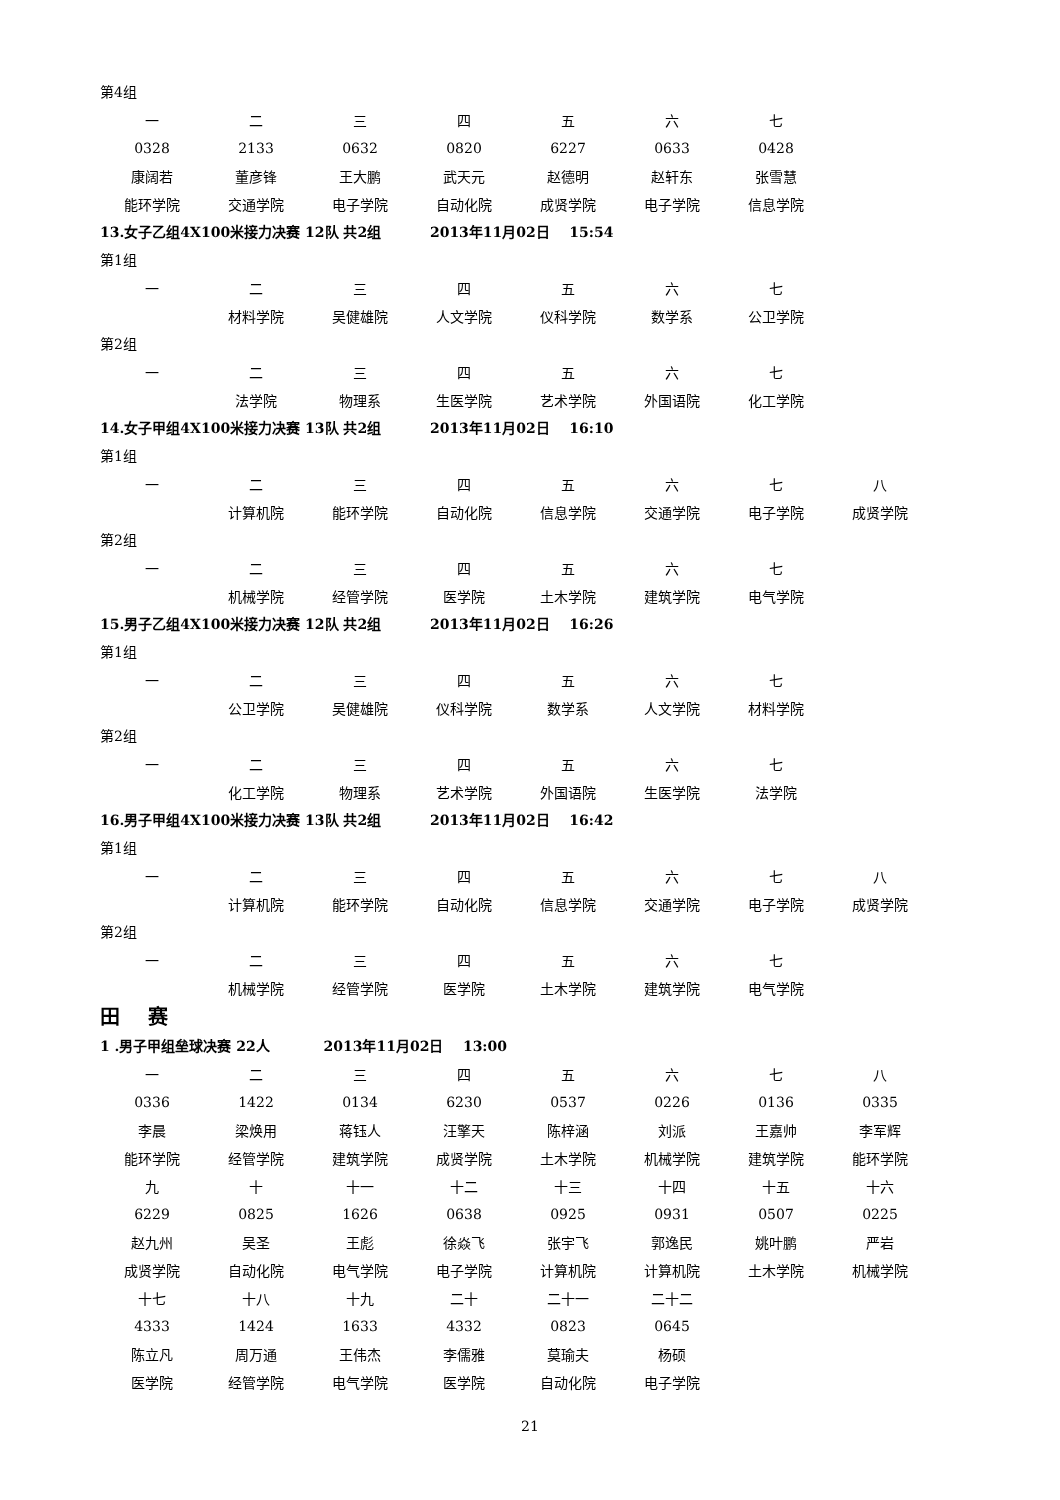第4组
| 一 | 二 | 三 | 四 | 五 | 六 | 七 |
| 0328 | 2133 | 0632 | 0820 | 6227 | 0633 | 0428 |
| 康阔若 | 董彦锋 | 王大鹏 | 武天元 | 赵德明 | 赵轩东 | 张雪慧 |
| 能环学院 | 交通学院 | 电子学院 | 自动化院 | 成贤学院 | 电子学院 | 信息学院 |
13.女子乙组4X100米接力决赛 12队 共2组 2013年11月02日 15:54
第1组
| 一 | 二 | 三 | 四 | 五 | 六 | 七 |
| | 材料学院 | 吴健雄院 | 人文学院 | 仪科学院 | 数学系 | 公卫学院 |
第2组
| 一 | 二 | 三 | 四 | 五 | 六 | 七 |
| | 法学院 | 物理系 | 生医学院 | 艺术学院 | 外国语院 | 化工学院 |
14.女子甲组4X100米接力决赛 13队 共2组 2013年11月02日 16:10
第1组
| 一 | 二 | 三 | 四 | 五 | 六 | 七 | 八 |
| | 计算机院 | 能环学院 | 自动化院 | 信息学院 | 交通学院 | 电子学院 | 成贤学院 |
第2组
| 一 | 二 | 三 | 四 | 五 | 六 | 七 |
| | 机械学院 | 经管学院 | 医学院 | 土木学院 | 建筑学院 | 电气学院 |
15.男子乙组4X100米接力决赛 12队 共2组 2013年11月02日 16:26
第1组
| 一 | 二 | 三 | 四 | 五 | 六 | 七 |
| | 公卫学院 | 吴健雄院 | 仪科学院 | 数学系 | 人文学院 | 材料学院 |
第2组
| 一 | 二 | 三 | 四 | 五 | 六 | 七 |
| | 化工学院 | 物理系 | 艺术学院 | 外国语院 | 生医学院 | 法学院 |
16.男子甲组4X100米接力决赛 13队 共2组 2013年11月02日 16:42
第1组
| 一 | 二 | 三 | 四 | 五 | 六 | 七 | 八 |
| | 计算机院 | 能环学院 | 自动化院 | 信息学院 | 交通学院 | 电子学院 | 成贤学院 |
第2组
| 一 | 二 | 三 | 四 | 五 | 六 | 七 |
| | 机械学院 | 经管学院 | 医学院 | 土木学院 | 建筑学院 | 电气学院 |
田 赛
1 .男子甲组垒球决赛 22人 2013年11月02日 13:00
| 一 | 二 | 三 | 四 | 五 | 六 | 七 | 八 |
| 0336 | 1422 | 0134 | 6230 | 0537 | 0226 | 0136 | 0335 |
| 李晨 | 梁焕用 | 蒋钰人 | 汪擎天 | 陈梓涵 | 刘派 | 王嘉帅 | 李军辉 |
| 能环学院 | 经管学院 | 建筑学院 | 成贤学院 | 土木学院 | 机械学院 | 建筑学院 | 能环学院 |
| 九 | 十 | 十一 | 十二 | 十三 | 十四 | 十五 | 十六 |
| 6229 | 0825 | 1626 | 0638 | 0925 | 0931 | 0507 | 0225 |
| 赵九州 | 吴圣 | 王彪 | 徐焱飞 | 张宇飞 | 郭逸民 | 姚叶鹏 | 严岩 |
| 成贤学院 | 自动化院 | 电气学院 | 电子学院 | 计算机院 | 计算机院 | 土木学院 | 机械学院 |
| 十七 | 十八 | 十九 | 二十 | 二十一 | 二十二 | | |
| 4333 | 1424 | 1633 | 4332 | 0823 | 0645 | | |
| 陈立凡 | 周万通 | 王伟杰 | 李儒雅 | 莫瑜夫 | 杨硕 | | |
| 医学院 | 经管学院 | 电气学院 | 医学院 | 自动化院 | 电子学院 | | |
21